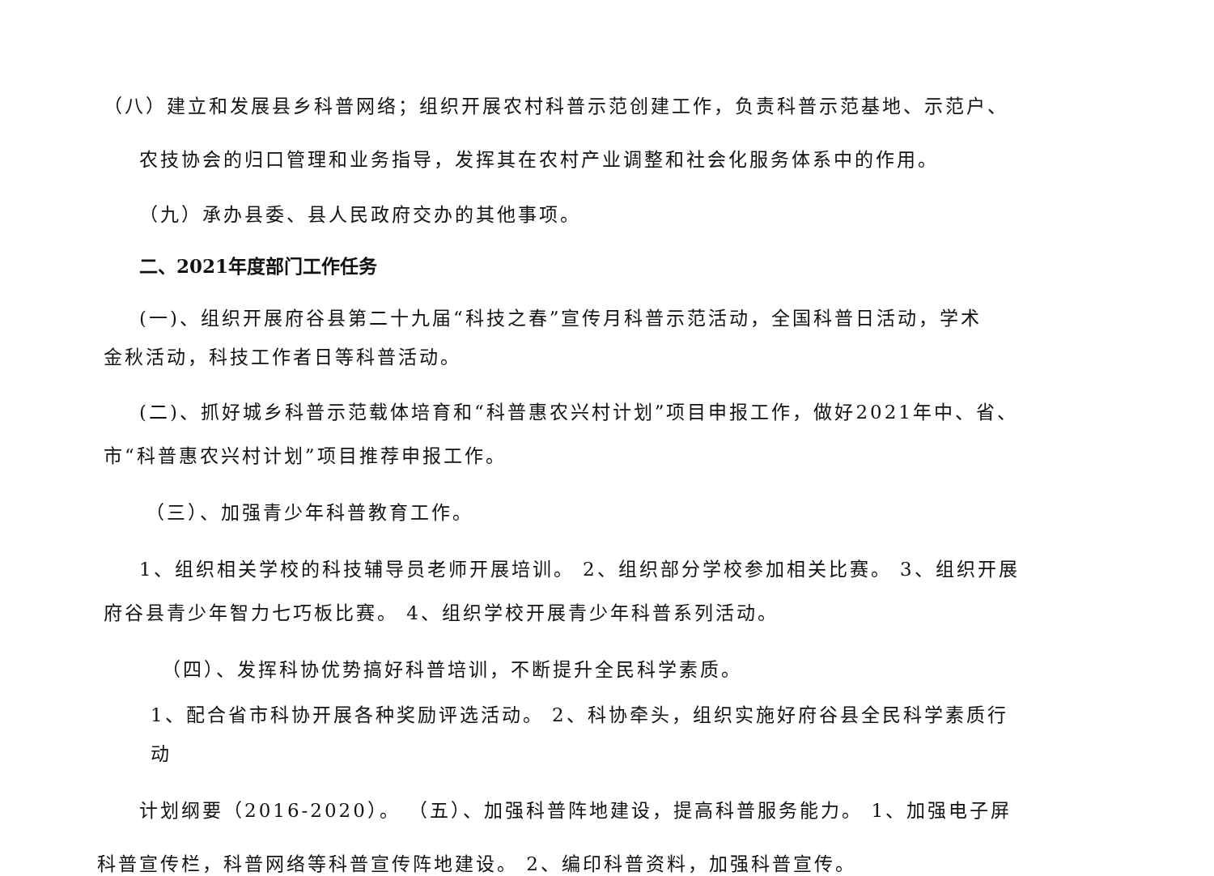（八）建立和发展县乡科普网络；组织开展农村科普示范创建工作，负责科普示范基地、示范户、
农技协会的归口管理和业务指导，发挥其在农村产业调整和社会化服务体系中的作用。
（九）承办县委、县人民政府交办的其他事项。
二、2021年度部门工作任务
(一)、组织开展府谷县第二十九届“科技之春”宣传月科普示范活动，全国科普日活动，学术
金秋活动，科技工作者日等科普活动。
(二)、抓好城乡科普示范载体培育和“科普惠农兴村计划”项目申报工作，做好2021年中、省、
市“科普惠农兴村计划”项目推荐申报工作。
（三）、加强青少年科普教育工作。
1、组织相关学校的科技辅导员老师开展培训。 2、组织部分学校参加相关比赛。 3、组织开展
府谷县青少年智力七巧板比赛。 4、组织学校开展青少年科普系列活动。
（四）、发挥科协优势搞好科普培训，不断提升全民科学素质。
1、配合省市科协开展各种奖励评选活动。 2、科协牵头，组织实施好府谷县全民科学素质行
动
计划纲要（2016-2020）。 （五）、加强科普阵地建设，提高科普服务能力。 1、加强电子屏
科普宣传栏，科普网络等科普宣传阵地建设。 2、编印科普资料，加强科普宣传。